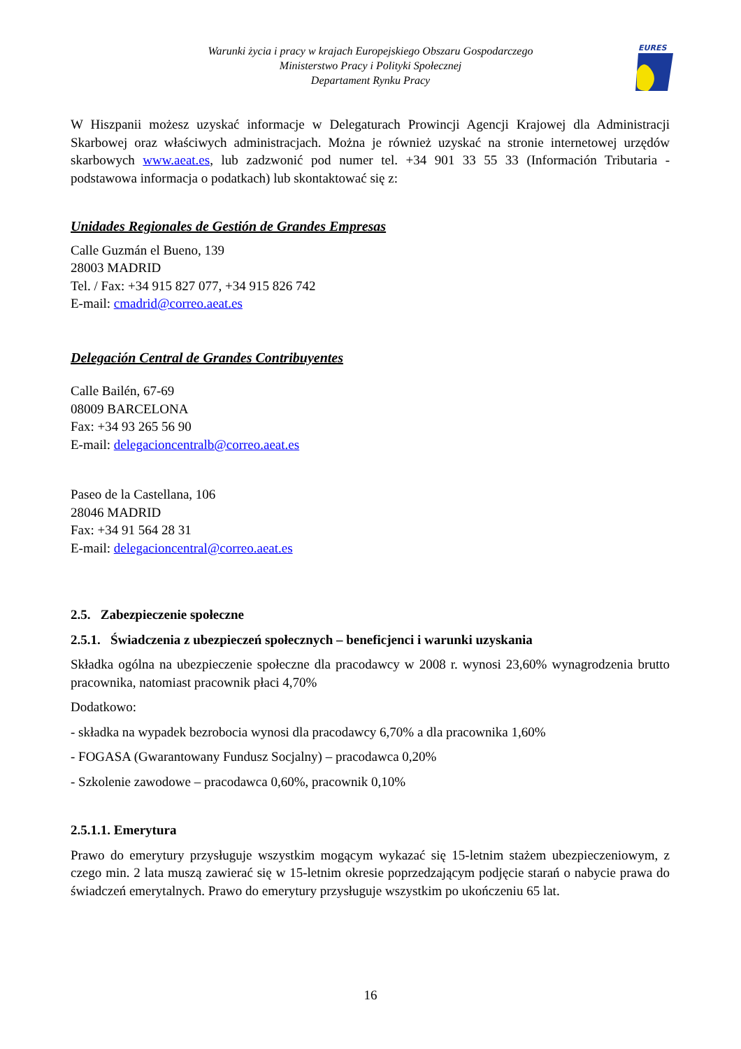Warunki życia i pracy w krajach Europejskiego Obszaru Gospodarczego
Ministerstwo Pracy i Polityki Społecznej
Departament Rynku Pracy
EURES
W Hiszpanii możesz uzyskać informacje w Delegaturach Prowincji Agencji Krajowej dla Administracji Skarbowej oraz właściwych administracjach. Można je również uzyskać na stronie internetowej urzędów skarbowych www.aeat.es, lub zadzwonić pod numer tel. +34 901 33 55 33 (Información Tributaria - podstawowa informacja o podatkach) lub skontaktować się z:
Unidades Regionales de Gestión de Grandes Empresas
Calle Guzmán el Bueno, 139
28003 MADRID
Tel. / Fax: +34 915 827 077, +34 915 826 742
E-mail: cmadrid@correo.aeat.es
Delegación Central de Grandes Contribuyentes
Calle Bailén, 67-69
08009 BARCELONA
Fax: +34 93 265 56 90
E-mail: delegacioncentralb@correo.aeat.es
Paseo de la Castellana, 106
28046 MADRID
Fax: +34 91 564 28 31
E-mail: delegacioncentral@correo.aeat.es
2.5. Zabezpieczenie społeczne
2.5.1. Świadczenia z ubezpieczeń społecznych – beneficjenci i warunki uzyskania
Składka ogólna na ubezpieczenie społeczne dla pracodawcy w 2008 r. wynosi 23,60% wynagrodzenia brutto pracownika, natomiast pracownik płaci 4,70%
Dodatkowo:
- składka na wypadek bezrobocia wynosi dla pracodawcy 6,70% a dla pracownika 1,60%
- FOGASA (Gwarantowany Fundusz Socjalny) – pracodawca 0,20%
- Szkolenie zawodowe – pracodawca 0,60%, pracownik 0,10%
2.5.1.1. Emerytura
Prawo do emerytury przysługuje wszystkim mogącym wykazać się 15-letnim stażem ubezpieczeniowym, z czego min. 2 lata muszą zawierać się w 15-letnim okresie poprzedzającym podjęcie starań o nabycie prawa do świadczeń emerytalnych. Prawo do emerytury przysługuje wszystkim po ukończeniu 65 lat.
16